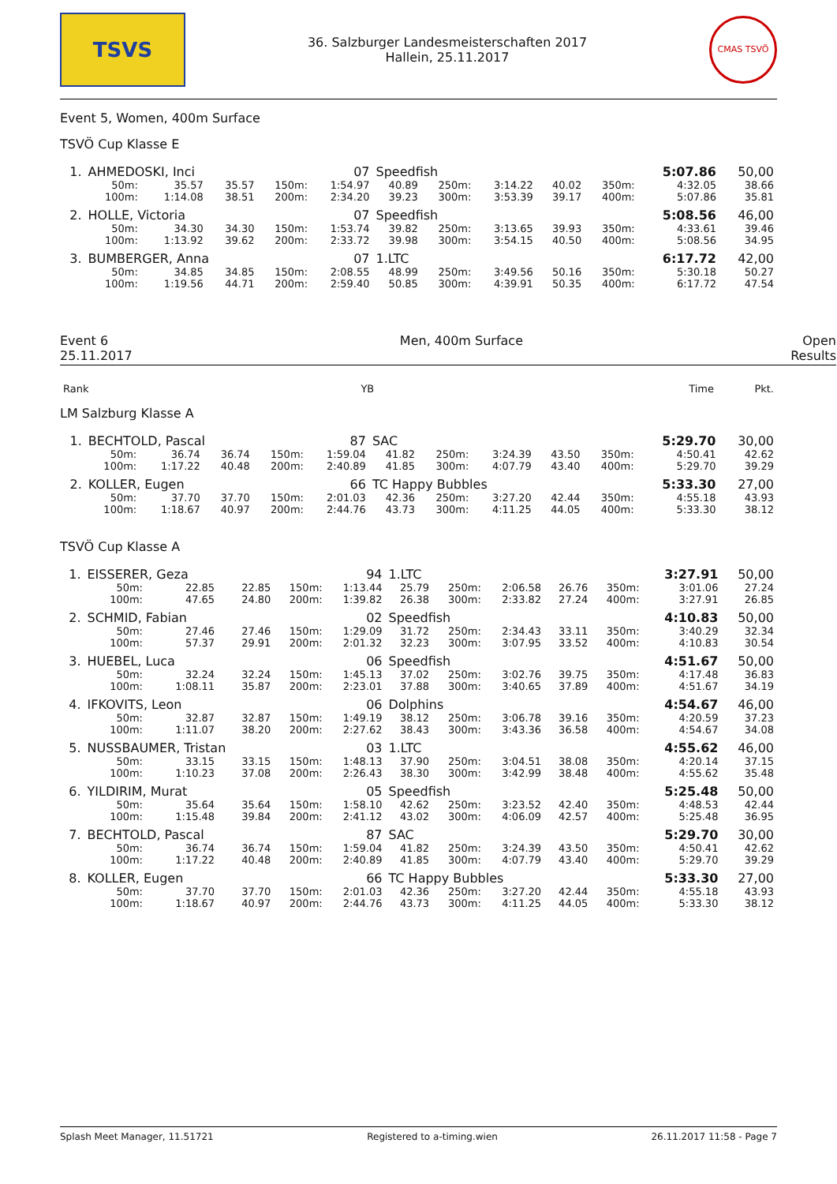TSVS
36. Salzburger Landesmeisterschaften 2017
Hallein, 25.11.2017
CMAS TSVÖ
Event 5, Women, 400m Surface
TSVÖ Cup Klasse E
| 1. | AHMEDOSKI, Inci | | | | 07 | Speedfish | | | | | 5:07.86 | 50,00 |
| | 50m: | 35.57 | 35.57 | 150m: | 1:54.97 | 40.89 | 250m: | 3:14.22 | 40.02 | 350m: | 4:32.05 | 38.66 |
| | 100m: | 1:14.08 | 38.51 | 200m: | 2:34.20 | 39.23 | 300m: | 3:53.39 | 39.17 | 400m: | 5:07.86 | 35.81 |
| 2. | HOLLE, Victoria | | | | 07 | Speedfish | | | | | 5:08.56 | 46,00 |
| | 50m: | 34.30 | 34.30 | 150m: | 1:53.74 | 39.82 | 250m: | 3:13.65 | 39.93 | 350m: | 4:33.61 | 39.46 |
| | 100m: | 1:13.92 | 39.62 | 200m: | 2:33.72 | 39.98 | 300m: | 3:54.15 | 40.50 | 400m: | 5:08.56 | 34.95 |
| 3. | BUMBERGER, Anna | | | | 07 | 1.LTC | | | | | 6:17.72 | 42,00 |
| | 50m: | 34.85 | 34.85 | 150m: | 2:08.55 | 48.99 | 250m: | 3:49.56 | 50.16 | 350m: | 5:30.18 | 50.27 |
| | 100m: | 1:19.56 | 44.71 | 200m: | 2:59.40 | 50.85 | 300m: | 4:39.91 | 50.35 | 400m: | 6:17.72 | 47.54 |
Event 6
25.11.2017
Men, 400m Surface Open
Results
| Rank | YB | | Time | Pkt. |
LM Salzburg Klasse A
| 1. | BECHTOLD, Pascal | | | | 87 | SAC | | | | | 5:29.70 | 30,00 |
| | 50m: | 36.74 | 36.74 | 150m: | 1:59.04 | 41.82 | 250m: | 3:24.39 | 43.50 | 350m: | 4:50.41 | 42.62 |
| | 100m: | 1:17.22 | 40.48 | 200m: | 2:40.89 | 41.85 | 300m: | 4:07.79 | 43.40 | 400m: | 5:29.70 | 39.29 |
| 2. | KOLLER, Eugen | | | | 66 | TC Happy Bubbles | | | | | 5:33.30 | 27,00 |
| | 50m: | 37.70 | 37.70 | 150m: | 2:01.03 | 42.36 | 250m: | 3:27.20 | 42.44 | 350m: | 4:55.18 | 43.93 |
| | 100m: | 1:18.67 | 40.97 | 200m: | 2:44.76 | 43.73 | 300m: | 4:11.25 | 44.05 | 400m: | 5:33.30 | 38.12 |
TSVÖ Cup Klasse A
| 1. | EISSERER, Geza | | | | 94 | 1.LTC | | | | | 3:27.91 | 50,00 |
| | 50m: | 22.85 | 22.85 | 150m: | 1:13.44 | 25.79 | 250m: | 2:06.58 | 26.76 | 350m: | 3:01.06 | 27.24 |
| | 100m: | 47.65 | 24.80 | 200m: | 1:39.82 | 26.38 | 300m: | 2:33.82 | 27.24 | 400m: | 3:27.91 | 26.85 |
| 2. | SCHMID, Fabian | | | | 02 | Speedfish | | | | | 4:10.83 | 50,00 |
| | 50m: | 27.46 | 27.46 | 150m: | 1:29.09 | 31.72 | 250m: | 2:34.43 | 33.11 | 350m: | 3:40.29 | 32.34 |
| | 100m: | 57.37 | 29.91 | 200m: | 2:01.32 | 32.23 | 300m: | 3:07.95 | 33.52 | 400m: | 4:10.83 | 30.54 |
| 3. | HUEBEL, Luca | | | | 06 | Speedfish | | | | | 4:51.67 | 50,00 |
| | 50m: | 32.24 | 32.24 | 150m: | 1:45.13 | 37.02 | 250m: | 3:02.76 | 39.75 | 350m: | 4:17.48 | 36.83 |
| | 100m: | 1:08.11 | 35.87 | 200m: | 2:23.01 | 37.88 | 300m: | 3:40.65 | 37.89 | 400m: | 4:51.67 | 34.19 |
| 4. | IFKOVITS, Leon | | | | 06 | Dolphins | | | | | 4:54.67 | 46,00 |
| | 50m: | 32.87 | 32.87 | 150m: | 1:49.19 | 38.12 | 250m: | 3:06.78 | 39.16 | 350m: | 4:20.59 | 37.23 |
| | 100m: | 1:11.07 | 38.20 | 200m: | 2:27.62 | 38.43 | 300m: | 3:43.36 | 36.58 | 400m: | 4:54.67 | 34.08 |
| 5. | NUSSBAUMER, Tristan | | | | 03 | 1.LTC | | | | | 4:55.62 | 46,00 |
| | 50m: | 33.15 | 33.15 | 150m: | 1:48.13 | 37.90 | 250m: | 3:04.51 | 38.08 | 350m: | 4:20.14 | 37.15 |
| | 100m: | 1:10.23 | 37.08 | 200m: | 2:26.43 | 38.30 | 300m: | 3:42.99 | 38.48 | 400m: | 4:55.62 | 35.48 |
| 6. | YILDIRIM, Murat | | | | 05 | Speedfish | | | | | 5:25.48 | 50,00 |
| | 50m: | 35.64 | 35.64 | 150m: | 1:58.10 | 42.62 | 250m: | 3:23.52 | 42.40 | 350m: | 4:48.53 | 42.44 |
| | 100m: | 1:15.48 | 39.84 | 200m: | 2:41.12 | 43.02 | 300m: | 4:06.09 | 42.57 | 400m: | 5:25.48 | 36.95 |
| 7. | BECHTOLD, Pascal | | | | 87 | SAC | | | | | 5:29.70 | 30,00 |
| | 50m: | 36.74 | 36.74 | 150m: | 1:59.04 | 41.82 | 250m: | 3:24.39 | 43.50 | 350m: | 4:50.41 | 42.62 |
| | 100m: | 1:17.22 | 40.48 | 200m: | 2:40.89 | 41.85 | 300m: | 4:07.79 | 43.40 | 400m: | 5:29.70 | 39.29 |
| 8. | KOLLER, Eugen | | | | 66 | TC Happy Bubbles | | | | | 5:33.30 | 27,00 |
| | 50m: | 37.70 | 37.70 | 150m: | 2:01.03 | 42.36 | 250m: | 3:27.20 | 42.44 | 350m: | 4:55.18 | 43.93 |
| | 100m: | 1:18.67 | 40.97 | 200m: | 2:44.76 | 43.73 | 300m: | 4:11.25 | 44.05 | 400m: | 5:33.30 | 38.12 |
Splash Meet Manager, 11.51721 Registered to a-timing.wien 26.11.2017 11:58 - Page 7